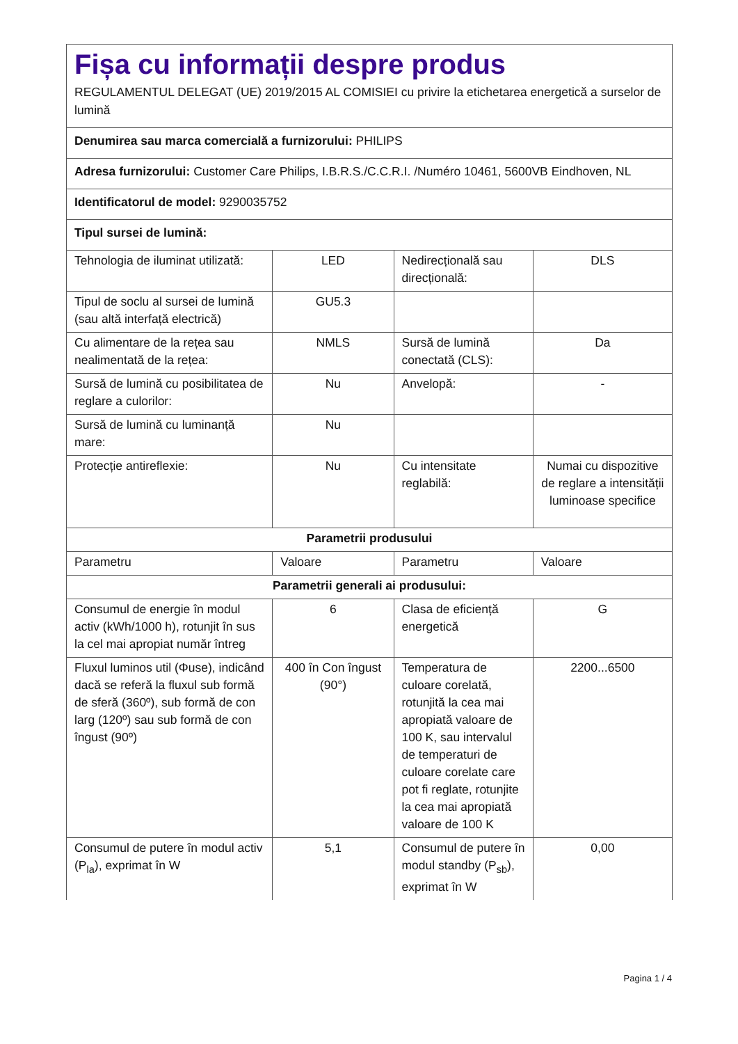Fișa cu informații despre produs
REGULAMENTUL DELEGAT (UE) 2019/2015 AL COMISIEI cu privire la etichetarea energetică a surselor de lumină
| Denumirea sau marca comercială a furnizorului: PHILIPS | | | |
| Adresa furnizorului: Customer Care Philips, I.B.R.S./C.C.R.I. /Numéro 10461, 5600VB Eindhoven, NL | | | |
| Identificatorul de model: 9290035752 | | | |
| Tipul sursei de lumină: | | | |
| Tehnologia de iluminat utilizată: | LED | Nedirecțională sau direcțională: | DLS |
| Tipul de soclu al sursei de lumină (sau altă interfață electrică) | GU5.3 | | |
| Cu alimentare de la rețea sau nealimentată de la rețea: | NMLS | Sursă de lumină conectată (CLS): | Da |
| Sursă de lumină cu posibilitatea de reglare a culorilor: | Nu | Anvelopă: | - |
| Sursă de lumină cu luminanță mare: | Nu | | |
| Protecție antireflexie: | Nu | Cu intensitate reglabilă: | Numai cu dispozitive de reglare a intensității luminoase specifice |
| Parametrii produsului | | | |
| Parametru | Valoare | Parametru | Valoare |
| Parametrii generali ai produsului: | | | |
| Consumul de energie în modul activ (kWh/1000 h), rotunjit în sus la cel mai apropiat număr întreg | 6 | Clasa de eficiență energetică | G |
| Fluxul luminos util (Φuse), indicând dacă se referă la fluxul sub formă de sferă (360º), sub formă de con larg (120º) sau sub formă de con îngust (90º) | 400 în Con îngust (90°) | Temperatura de culoare corelată, rotunjită la cea mai apropiată valoare de 100 K, sau intervalul de temperaturi de culoare corelate care pot fi reglate, rotunjite la cea mai apropiată valoare de 100 K | 2200...6500 |
| Consumul de putere în modul activ (P<sub>la</sub>), exprimat în W | 5,1 | Consumul de putere în modul standby (P<sub>sb</sub>), exprimat în W | 0,00 |
Pagina 1 / 4